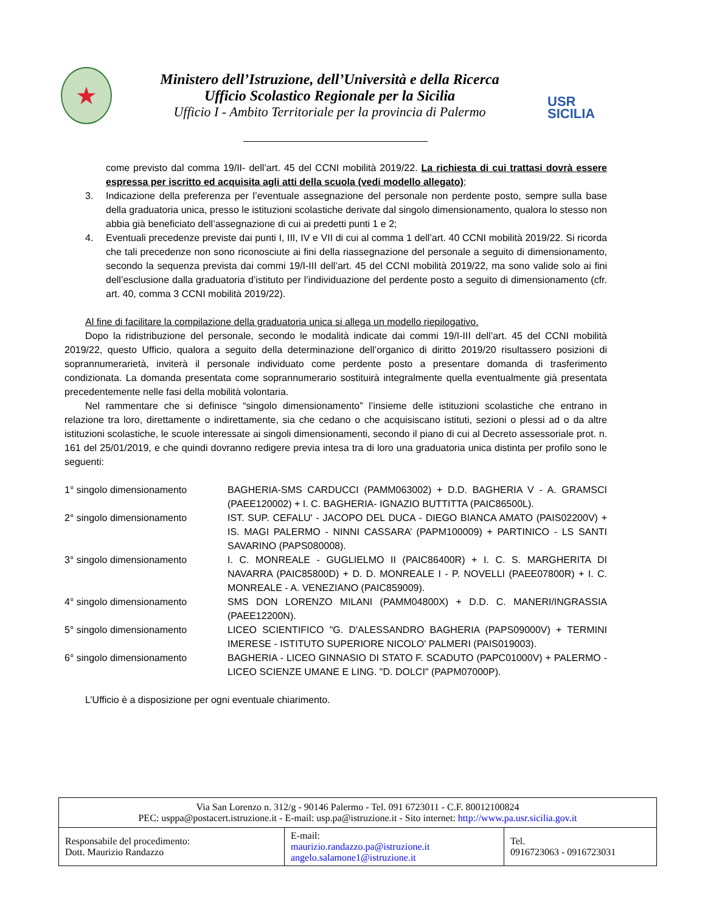★
Ministero dell’Istruzione, dell’Università e della Ricerca
Ufficio Scolastico Regionale per la Sicilia
Ufficio I - Ambito Territoriale per la provincia di Palermo
USR
SICILIA
come previsto dal comma 19/II- dell’art. 45 del CCNI mobilità 2019/22. La richiesta di cui trattasi dovrà essere espressa per iscritto ed acquisita agli atti della scuola (vedi modello allegato);
3. Indicazione della preferenza per l’eventuale assegnazione del personale non perdente posto, sempre sulla base della graduatoria unica, presso le istituzioni scolastiche derivate dal singolo dimensionamento, qualora lo stesso non abbia già beneficiato dell’assegnazione di cui ai predetti punti 1 e 2;
4. Eventuali precedenze previste dai punti I, III, IV e VII di cui al comma 1 dell’art. 40 CCNI mobilità 2019/22. Si ricorda che tali precedenze non sono riconosciute ai fini della riassegnazione del personale a seguito di dimensionamento, secondo la sequenza prevista dai commi 19/I-III dell’art. 45 del CCNI mobilità 2019/22, ma sono valide solo ai fini dell’esclusione dalla graduatoria d’istituto per l’individuazione del perdente posto a seguito di dimensionamento (cfr. art. 40, comma 3 CCNI mobilità 2019/22).
Al fine di facilitare la compilazione della graduatoria unica si allega un modello riepilogativo.
Dopo la ridistribuzione del personale, secondo le modalità indicate dai commi 19/I-III dell’art. 45 del CCNI mobilità 2019/22, questo Ufficio, qualora a seguito della determinazione dell’organico di diritto 2019/20 risultassero posizioni di soprannumerarietà, inviterà il personale individuato come perdente posto a presentare domanda di trasferimento condizionata. La domanda presentata come soprannumerario sostituirà integralmente quella eventualmente già presentata precedentemente nelle fasi della mobilità volontaria.
Nel rammentare che si definisce “singolo dimensionamento” l’insieme delle istituzioni scolastiche che entrano in relazione tra loro, direttamente o indirettamente, sia che cedano o che acquisiscano istituti, sezioni o plessi ad o da altre istituzioni scolastiche, le scuole interessate ai singoli dimensionamenti, secondo il piano di cui al Decreto assessoriale prot. n. 161 del 25/01/2019, e che quindi dovranno redigere previa intesa tra di loro una graduatoria unica distinta per profilo sono le seguenti:
| 1° singolo dimensionamento | BAGHERIA-SMS CARDUCCI (PAMM063002) + D.D. BAGHERIA V - A. GRAMSCI (PAEE120002) + I. C. BAGHERIA- IGNAZIO BUTTITTA (PAIC86500L). |
| 2° singolo dimensionamento | IST. SUP. CEFALU' - JACOPO DEL DUCA - DIEGO BIANCA AMATO (PAIS02200V) + IS. MAGI PALERMO - NINNI CASSARA’ (PAPM100009) + PARTINICO - LS SANTI SAVARINO (PAPS080008). |
| 3° singolo dimensionamento | I. C. MONREALE - GUGLIELMO II (PAIC86400R) + I. C. S. MARGHERITA DI NAVARRA (PAIC85800D) + D. D. MONREALE I - P. NOVELLI (PAEE07800R) + I. C. MONREALE - A. VENEZIANO (PAIC859009). |
| 4° singolo dimensionamento | SMS DON LORENZO MILANI (PAMM04800X) + D.D. C. MANERI/INGRASSIA (PAEE12200N). |
| 5° singolo dimensionamento | LICEO SCIENTIFICO "G. D'ALESSANDRO BAGHERIA (PAPS09000V) + TERMINI IMERESE - ISTITUTO SUPERIORE NICOLO' PALMERI (PAIS019003). |
| 6° singolo dimensionamento | BAGHERIA - LICEO GINNASIO DI STATO F. SCADUTO (PAPC01000V) + PALERMO - LICEO SCIENZE UMANE E LING. "D. DOLCI" (PAPM07000P). |
L’Ufficio è a disposizione per ogni eventuale chiarimento.
Via San Lorenzo n. 312/g - 90146 Palermo - Tel. 091 6723011 - C.F. 80012100824
PEC: usppa@postacert.istruzione.it - E-mail: usp.pa@istruzione.it - Sito internet: http://www.pa.usr.sicilia.gov.it
| Responsabile del procedimento: Dott. Maurizio Randazzo | E-mail: maurizio.randazzo.pa@istruzione.it angelo.salamone1@istruzione.it | Tel. 0916723063 - 0916723031 |